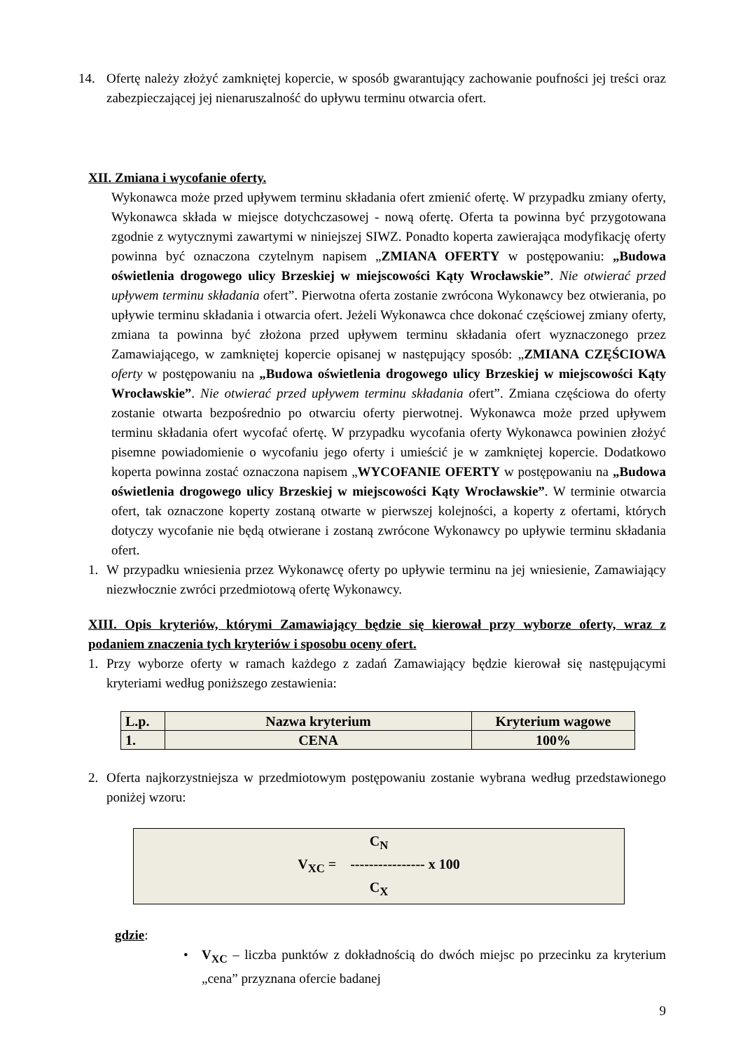14. Ofertę należy złożyć zamkniętej kopercie, w sposób gwarantujący zachowanie poufności jej treści oraz zabezpieczającej jej nienaruszalność do upływu terminu otwarcia ofert.
XII. Zmiana i wycofanie oferty.
Wykonawca może przed upływem terminu składania ofert zmienić ofertę. W przypadku zmiany oferty, Wykonawca składa w miejsce dotychczasowej - nową ofertę. Oferta ta powinna być przygotowana zgodnie z wytycznymi zawartymi w niniejszej SIWZ. Ponadto koperta zawierająca modyfikację oferty powinna być oznaczona czytelnym napisem „ZMIANA OFERTY w postępowaniu: „Budowa oświetlenia drogowego ulicy Brzeskiej w miejscowości Kąty Wrocławskie”. Nie otwierać przed upływem terminu składania ofert”. Pierwotna oferta zostanie zwrócona Wykonawcy bez otwierania, po upływie terminu składania i otwarcia ofert. Jeżeli Wykonawca chce dokonać częściowej zmiany oferty, zmiana ta powinna być złożona przed upływem terminu składania ofert wyznaczonego przez Zamawiającego, w zamkniętej kopercie opisanej w następujący sposób: „ZMIANA CZĘŚCIOWA oferty w postępowaniu na „Budowa oświetlenia drogowego ulicy Brzeskiej w miejscowości Kąty Wrocławskie”. Nie otwierać przed upływem terminu składania ofert”. Zmiana częściowa do oferty zostanie otwarta bezpośrednio po otwarciu oferty pierwotnej. Wykonawca może przed upływem terminu składania ofert wycofać ofertę. W przypadku wycofania oferty Wykonawca powinien złożyć pisemne powiadomienie o wycofaniu jego oferty i umieścić je w zamkniętej kopercie. Dodatkowo koperta powinna zostać oznaczona napisem „WYCOFANIE OFERTY w postępowaniu na „Budowa oświetlenia drogowego ulicy Brzeskiej w miejscowości Kąty Wrocławskie”. W terminie otwarcia ofert, tak oznaczone koperty zostaną otwarte w pierwszej kolejności, a koperty z ofertami, których dotyczy wycofanie nie będą otwierane i zostaną zwrócone Wykonawcy po upływie terminu składania ofert.
1. W przypadku wniesienia przez Wykonawcę oferty po upływie terminu na jej wniesienie, Zamawiający niezwłocznie zwróci przedmiotową ofertę Wykonawcy.
XIII. Opis kryteriów, którymi Zamawiający będzie się kierował przy wyborze oferty, wraz z podaniem znaczenia tych kryteriów i sposobu oceny ofert.
1. Przy wyborze oferty w ramach każdego z zadań Zamawiający będzie kierował się następującymi kryteriami według poniższego zestawienia:
| L.p. | Nazwa kryterium | Kryterium wagowe |
| --- | --- | --- |
| 1. | CENA | 100% |
2. Oferta najkorzystniejsza w przedmiotowym postępowaniu zostanie wybrana według przedstawionego poniżej wzoru:
C<sub>N</sub>
V<sub>XC</sub> = ---------------- x 100
C<sub>X</sub>
gdzie:
• V<sub>XC</sub> – liczba punktów z dokładnością do dwóch miejsc po przecinku za kryterium „cena” przyznana ofercie badanej
9